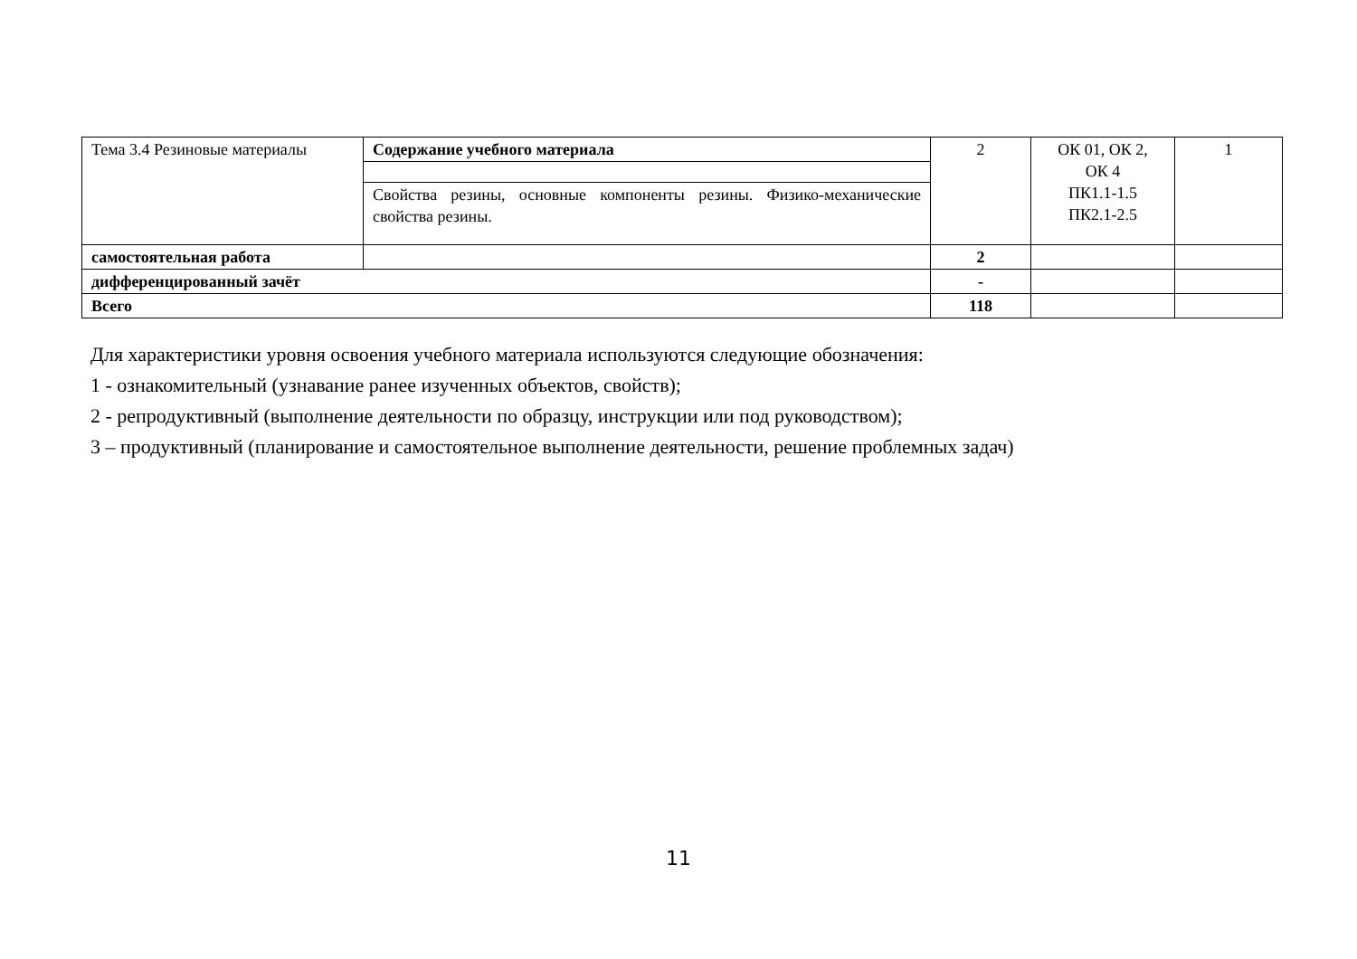| Тема 3.4 Резиновые материалы | Содержание учебного материала | 2 | ОК 01, ОК 2, ОК 4 ПК1.1-1.5 ПК2.1-2.5 | 1 |
| | Свойства резины, основные компоненты резины. Физико-механические свойства резины. | | | |
| самостоятельная работа | | 2 | | |
| дифференцированный зачёт | | - | | |
| Всего | | 118 | | |
Для характеристики уровня освоения учебного материала используются следующие обозначения:
1 - ознакомительный (узнавание ранее изученных объектов, свойств);
2 - репродуктивный (выполнение деятельности по образцу, инструкции или под руководством);
3 – продуктивный (планирование и самостоятельное выполнение деятельности, решение проблемных задач)
11